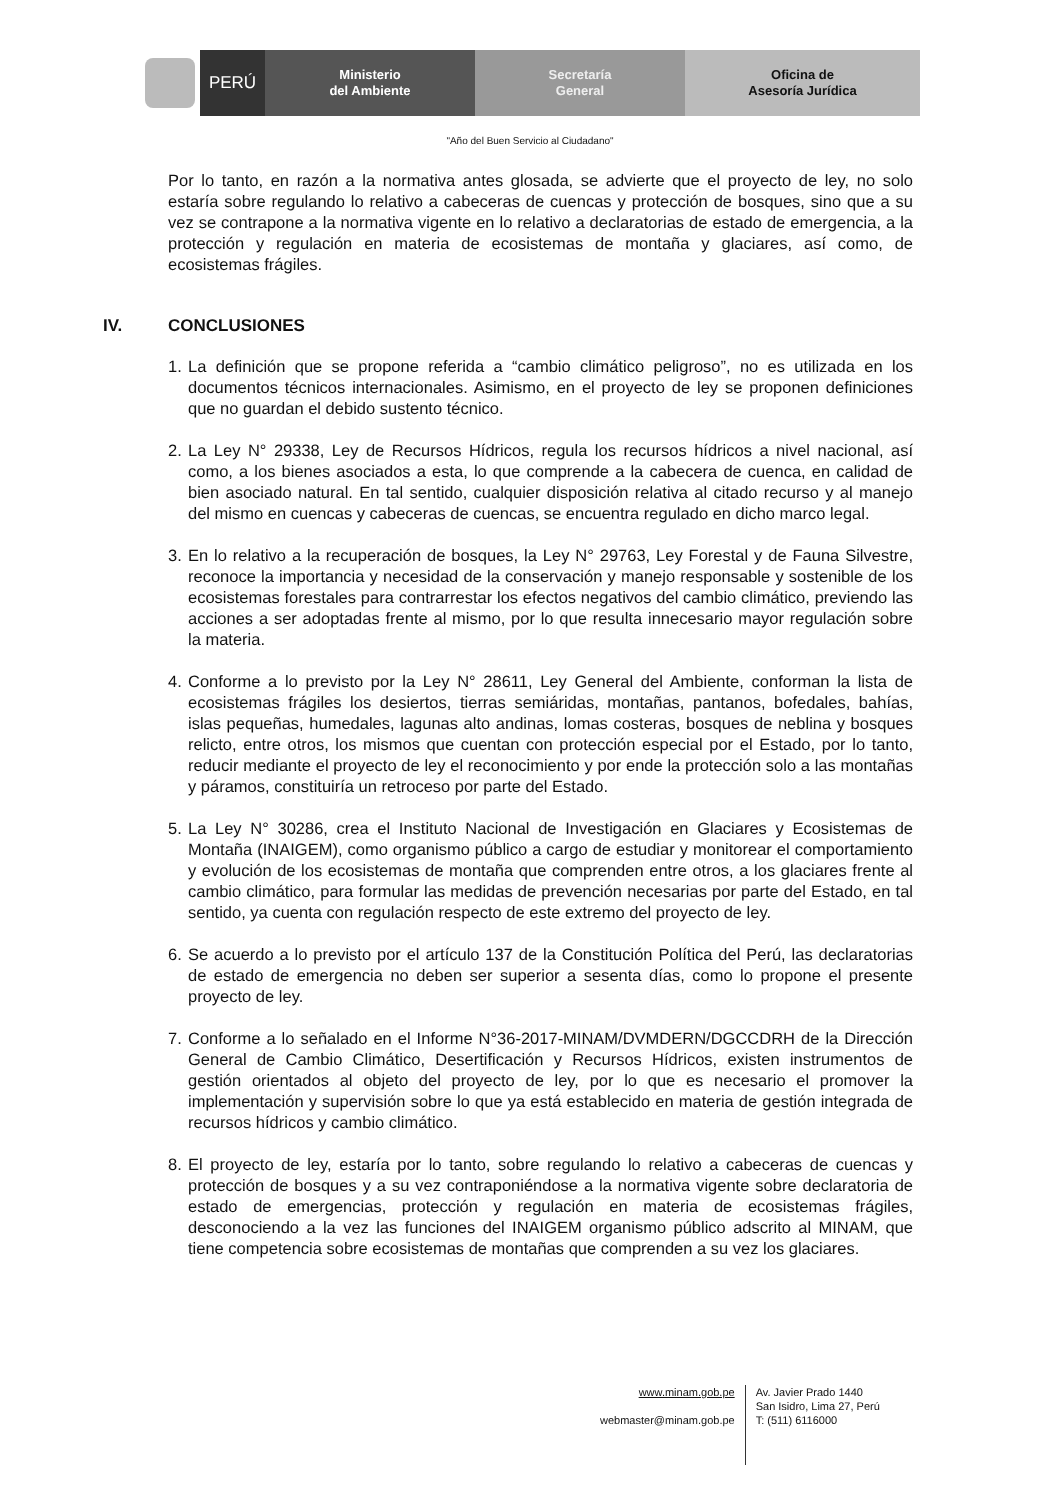PERÚ
Ministerio
del Ambiente
Secretaría
General
Oficina de
Asesoría Jurídica
"Año del Buen Servicio al Ciudadano"
Por lo tanto, en razón a la normativa antes glosada, se advierte que el proyecto de ley, no solo estaría sobre regulando lo relativo a cabeceras de cuencas y protección de bosques, sino que a su vez se contrapone a la normativa vigente en lo relativo a declaratorias de estado de emergencia, a la protección y regulación en materia de ecosistemas de montaña y glaciares, así como, de ecosistemas frágiles.
IV. CONCLUSIONES
1. La definición que se propone referida a “cambio climático peligroso”, no es utilizada en los documentos técnicos internacionales. Asimismo, en el proyecto de ley se proponen definiciones que no guardan el debido sustento técnico.
2. La Ley N° 29338, Ley de Recursos Hídricos, regula los recursos hídricos a nivel nacional, así como, a los bienes asociados a esta, lo que comprende a la cabecera de cuenca, en calidad de bien asociado natural. En tal sentido, cualquier disposición relativa al citado recurso y al manejo del mismo en cuencas y cabeceras de cuencas, se encuentra regulado en dicho marco legal.
3. En lo relativo a la recuperación de bosques, la Ley N° 29763, Ley Forestal y de Fauna Silvestre, reconoce la importancia y necesidad de la conservación y manejo responsable y sostenible de los ecosistemas forestales para contrarrestar los efectos negativos del cambio climático, previendo las acciones a ser adoptadas frente al mismo, por lo que resulta innecesario mayor regulación sobre la materia.
4. Conforme a lo previsto por la Ley N° 28611, Ley General del Ambiente, conforman la lista de ecosistemas frágiles los desiertos, tierras semiáridas, montañas, pantanos, bofedales, bahías, islas pequeñas, humedales, lagunas alto andinas, lomas costeras, bosques de neblina y bosques relicto, entre otros, los mismos que cuentan con protección especial por el Estado, por lo tanto, reducir mediante el proyecto de ley el reconocimiento y por ende la protección solo a las montañas y páramos, constituiría un retroceso por parte del Estado.
5. La Ley N° 30286, crea el Instituto Nacional de Investigación en Glaciares y Ecosistemas de Montaña (INAIGEM), como organismo público a cargo de estudiar y monitorear el comportamiento y evolución de los ecosistemas de montaña que comprenden entre otros, a los glaciares frente al cambio climático, para formular las medidas de prevención necesarias por parte del Estado, en tal sentido, ya cuenta con regulación respecto de este extremo del proyecto de ley.
6. Se acuerdo a lo previsto por el artículo 137 de la Constitución Política del Perú, las declaratorias de estado de emergencia no deben ser superior a sesenta días, como lo propone el presente proyecto de ley.
7. Conforme a lo señalado en el Informe N°36-2017-MINAM/DVMDERN/DGCCDRH de la Dirección General de Cambio Climático, Desertificación y Recursos Hídricos, existen instrumentos de gestión orientados al objeto del proyecto de ley, por lo que es necesario el promover la implementación y supervisión sobre lo que ya está establecido en materia de gestión integrada de recursos hídricos y cambio climático.
8. El proyecto de ley, estaría por lo tanto, sobre regulando lo relativo a cabeceras de cuencas y protección de bosques y a su vez contraponiéndose a la normativa vigente sobre declaratoria de estado de emergencias, protección y regulación en materia de ecosistemas frágiles, desconociendo a la vez las funciones del INAIGEM organismo público adscrito al MINAM, que tiene competencia sobre ecosistemas de montañas que comprenden a su vez los glaciares.
www.minam.gob.pe
webmaster@minam.gob.pe
Av. Javier Prado 1440
San Isidro, Lima 27, Perú
T: (511) 6116000